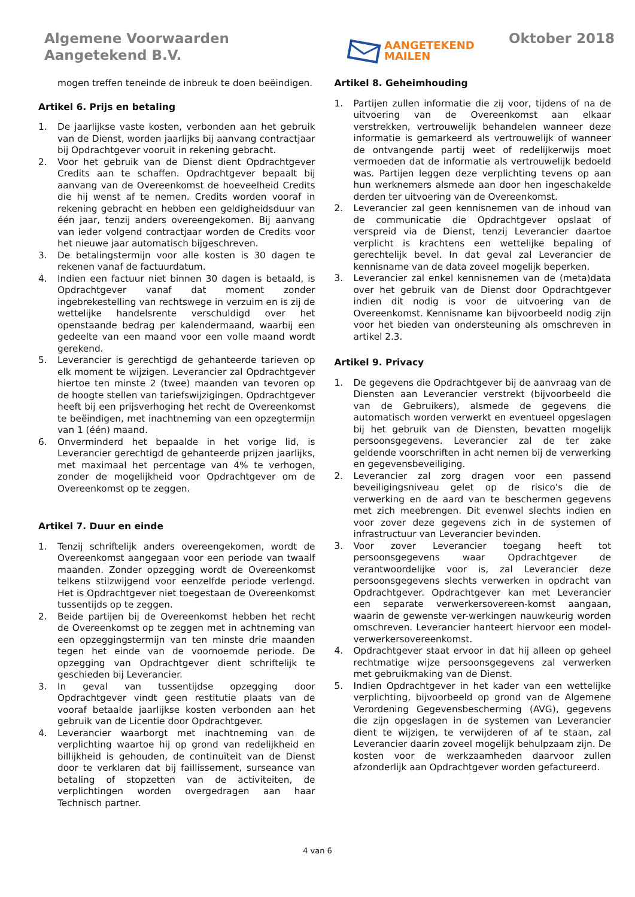Algemene Voorwaarden
Aangetekend B.V.
AANGETEKEND
MAILEN
Oktober 2018
mogen treffen teneinde de inbreuk te doen beëindigen.
Artikel 6. Prijs en betaling
1. De jaarlijkse vaste kosten, verbonden aan het gebruik van de Dienst, worden jaarlijks bij aanvang contractjaar bij Opdrachtgever vooruit in rekening gebracht.
2. Voor het gebruik van de Dienst dient Opdrachtgever Credits aan te schaffen. Opdrachtgever bepaalt bij aanvang van de Overeenkomst de hoeveelheid Credits die hij wenst af te nemen. Credits worden vooraf in rekening gebracht en hebben een geldigheidsduur van één jaar, tenzij anders overeengekomen. Bij aanvang van ieder volgend contractjaar worden de Credits voor het nieuwe jaar automatisch bijgeschreven.
3. De betalingstermijn voor alle kosten is 30 dagen te rekenen vanaf de factuurdatum.
4. Indien een factuur niet binnen 30 dagen is betaald, is Opdrachtgever vanaf dat moment zonder ingebrekestelling van rechtswege in verzuim en is zij de wettelijke handelsrente verschuldigd over het openstaande bedrag per kalendermaand, waarbij een gedeelte van een maand voor een volle maand wordt gerekend.
5. Leverancier is gerechtigd de gehanteerde tarieven op elk moment te wijzigen. Leverancier zal Opdrachtgever hiertoe ten minste 2 (twee) maanden van tevoren op de hoogte stellen van tariefswijzigingen. Opdrachtgever heeft bij een prijsverhoging het recht de Overeenkomst te beëindigen, met inachtneming van een opzegtermijn van 1 (één) maand.
6. Onverminderd het bepaalde in het vorige lid, is Leverancier gerechtigd de gehanteerde prijzen jaarlijks, met maximaal het percentage van 4% te verhogen, zonder de mogelijkheid voor Opdrachtgever om de Overeenkomst op te zeggen.
Artikel 7. Duur en einde
1. Tenzij schriftelijk anders overeengekomen, wordt de Overeenkomst aangegaan voor een periode van twaalf maanden. Zonder opzegging wordt de Overeenkomst telkens stilzwijgend voor eenzelfde periode verlengd. Het is Opdrachtgever niet toegestaan de Overeenkomst tussentijds op te zeggen.
2. Beide partijen bij de Overeenkomst hebben het recht de Overeenkomst op te zeggen met in achtneming van een opzeggingstermijn van ten minste drie maanden tegen het einde van de voornoemde periode. De opzegging van Opdrachtgever dient schriftelijk te geschieden bij Leverancier.
3. In geval van tussentijdse opzegging door Opdrachtgever vindt geen restitutie plaats van de vooraf betaalde jaarlijkse kosten verbonden aan het gebruik van de Licentie door Opdrachtgever.
4. Leverancier waarborgt met inachtneming van de verplichting waartoe hij op grond van redelijkheid en billijkheid is gehouden, de continuïteit van de Dienst door te verklaren dat bij faillissement, surseance van betaling of stopzetten van de activiteiten, de verplichtingen worden overgedragen aan haar Technisch partner.
Artikel 8. Geheimhouding
1. Partijen zullen informatie die zij voor, tijdens of na de uitvoering van de Overeenkomst aan elkaar verstrekken, vertrouwelijk behandelen wanneer deze informatie is gemarkeerd als vertrouwelijk of wanneer de ontvangende partij weet of redelijkerwijs moet vermoeden dat de informatie als vertrouwelijk bedoeld was. Partijen leggen deze verplichting tevens op aan hun werknemers alsmede aan door hen ingeschakelde derden ter uitvoering van de Overeenkomst.
2. Leverancier zal geen kennisnemen van de inhoud van de communicatie die Opdrachtgever opslaat of verspreid via de Dienst, tenzij Leverancier daartoe verplicht is krachtens een wettelijke bepaling of gerechtelijk bevel. In dat geval zal Leverancier de kennisname van de data zoveel mogelijk beperken.
3. Leverancier zal enkel kennisnemen van de (meta)data over het gebruik van de Dienst door Opdrachtgever indien dit nodig is voor de uitvoering van de Overeenkomst. Kennisname kan bijvoorbeeld nodig zijn voor het bieden van ondersteuning als omschreven in artikel 2.3.
Artikel 9. Privacy
1. De gegevens die Opdrachtgever bij de aanvraag van de Diensten aan Leverancier verstrekt (bijvoorbeeld die van de Gebruikers), alsmede de gegevens die automatisch worden verwerkt en eventueel opgeslagen bij het gebruik van de Diensten, bevatten mogelijk persoonsgegevens. Leverancier zal de ter zake geldende voorschriften in acht nemen bij de verwerking en gegevensbeveiliging.
2. Leverancier zal zorg dragen voor een passend beveiligingsniveau gelet op de risico's die de verwerking en de aard van te beschermen gegevens met zich meebrengen. Dit evenwel slechts indien en voor zover deze gegevens zich in de systemen of infrastructuur van Leverancier bevinden.
3. Voor zover Leverancier toegang heeft tot persoonsgegevens waar Opdrachtgever de verantwoordelijke voor is, zal Leverancier deze persoonsgegevens slechts verwerken in opdracht van Opdrachtgever. Opdrachtgever kan met Leverancier een separate verwerkersovereen-komst aangaan, waarin de gewenste ver-werkingen nauwkeurig worden omschreven. Leverancier hanteert hiervoor een model-verwerkersovereenkomst.
4. Opdrachtgever staat ervoor in dat hij alleen op geheel rechtmatige wijze persoonsgegevens zal verwerken met gebruikmaking van de Dienst.
5. Indien Opdrachtgever in het kader van een wettelijke verplichting, bijvoorbeeld op grond van de Algemene Verordening Gegevensbescherming (AVG), gegevens die zijn opgeslagen in de systemen van Leverancier dient te wijzigen, te verwijderen of af te staan, zal Leverancier daarin zoveel mogelijk behulpzaam zijn. De kosten voor de werkzaamheden daarvoor zullen afzonderlijk aan Opdrachtgever worden gefactureerd.
4 van 6